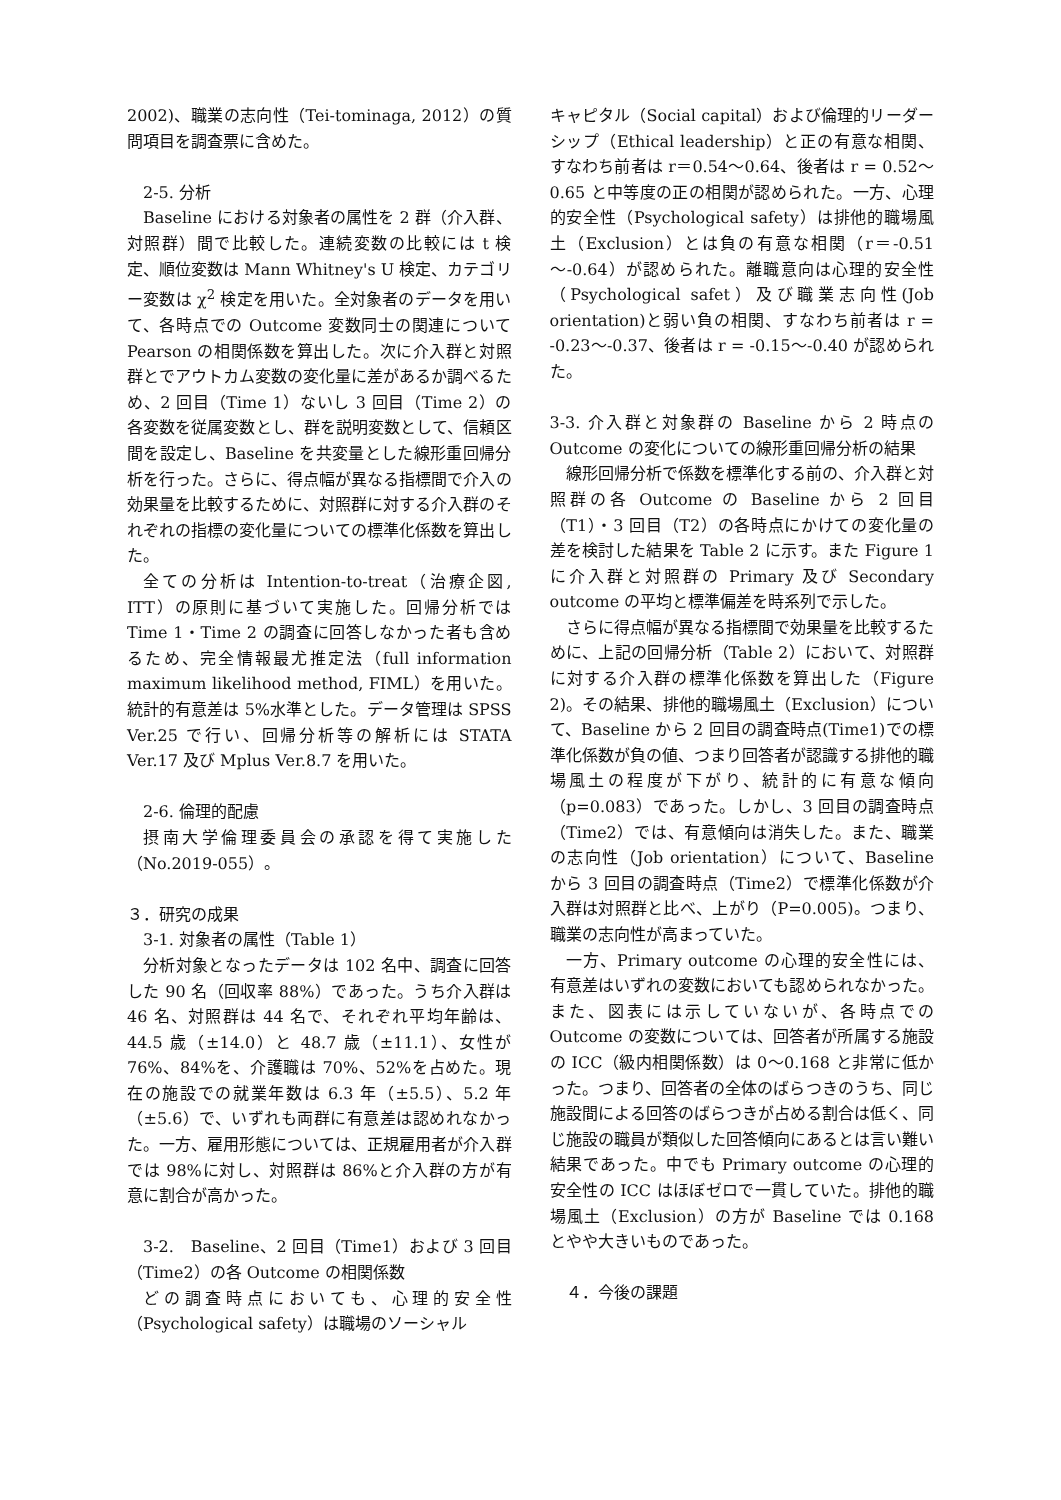2002)、職業の志向性（Tei-tominaga, 2012）の質問項目を調査票に含めた。
2-5. 分析
Baseline における対象者の属性を 2 群（介入群、対照群）間で比較した。連続変数の比較には t 検定、順位変数は Mann Whitney's U 検定、カテゴリー変数は χ<sup>2</sup> 検定を用いた。全対象者のデータを用いて、各時点での Outcome 変数同士の関連について Pearson の相関係数を算出した。次に介入群と対照群とでアウトカム変数の変化量に差があるか調べるため、2 回目（Time 1）ないし 3 回目（Time 2）の各変数を従属変数とし、群を説明変数として、信頼区間を設定し、Baseline を共変量とした線形重回帰分析を行った。さらに、得点幅が異なる指標間で介入の効果量を比較するために、対照群に対する介入群のそれぞれの指標の変化量についての標準化係数を算出した。
全ての分析は Intention-to-treat（治療企図, ITT）の原則に基づいて実施した。回帰分析では Time 1・Time 2 の調査に回答しなかった者も含めるため、完全情報最尤推定法（full information maximum likelihood method, FIML）を用いた。統計的有意差は 5%水準とした。データ管理は SPSS Ver.25 で行い、回帰分析等の解析には STATA Ver.17 及び Mplus Ver.8.7 を用いた。
2-6. 倫理的配慮
摂南大学倫理委員会の承認を得て実施した（No.2019-055）。
３．研究の成果
3-1. 対象者の属性（Table 1）
分析対象となったデータは 102 名中、調査に回答した 90 名（回収率 88%）であった。うち介入群は 46 名、対照群は 44 名で、それぞれ平均年齢は、44.5 歳（±14.0）と 48.7 歳（±11.1）、女性が 76%、84%を、介護職は 70%、52%を占めた。現在の施設での就業年数は 6.3 年（±5.5）、5.2 年（±5.6）で、いずれも両群に有意差は認めれなかった。一方、雇用形態については、正規雇用者が介入群では 98%に対し、対照群は 86%と介入群の方が有意に割合が高かった。
3-2.　Baseline、2 回目（Time1）および 3 回目（Time2）の各 Outcome の相関係数
どの調査時点においても、心理的安全性（Psychological safety）は職場のソーシャル
キャピタル（Social capital）および倫理的リーダーシップ（Ethical leadership）と正の有意な相関、すなわち前者は r＝0.54～0.64、後者は r = 0.52～0.65 と中等度の正の相関が認められた。一方、心理的安全性（Psychological safety）は排他的職場風土（Exclusion）とは負の有意な相関（r＝-0.51～-0.64）が認められた。離職意向は心理的安全性（Psychological safet）及び職業志向性(Job orientation)と弱い負の相関、すなわち前者は r = -0.23～-0.37、後者は r = -0.15～-0.40 が認められた。
3-3. 介入群と対象群の Baseline から 2 時点の Outcome の変化についての線形重回帰分析の結果
線形回帰分析で係数を標準化する前の、介入群と対照群の各 Outcome の Baseline から 2 回目（T1）・3 回目（T2）の各時点にかけての変化量の差を検討した結果を Table 2 に示す。また Figure 1 に介入群と対照群の Primary 及び Secondary outcome の平均と標準偏差を時系列で示した。
さらに得点幅が異なる指標間で効果量を比較するために、上記の回帰分析（Table 2）において、対照群に対する介入群の標準化係数を算出した（Figure 2)。その結果、排他的職場風土（Exclusion）について、Baseline から 2 回目の調査時点(Time1)での標準化係数が負の値、つまり回答者が認識する排他的職場風土の程度が下がり、統計的に有意な傾向（p=0.083）であった。しかし、3 回目の調査時点（Time2）では、有意傾向は消失した。また、職業の志向性（Job orientation）について、Baseline から 3 回目の調査時点（Time2）で標準化係数が介入群は対照群と比べ、上がり（P=0.005)。つまり、職業の志向性が高まっていた。
一方、Primary outcome の心理的安全性には、有意差はいずれの変数においても認められなかった。また、図表には示していないが、各時点での Outcome の変数については、回答者が所属する施設の ICC（級内相関係数）は 0～0.168 と非常に低かった。つまり、回答者の全体のばらつきのうち、同じ施設間による回答のばらつきが占める割合は低く、同じ施設の職員が類似した回答傾向にあるとは言い難い結果であった。中でも Primary outcome の心理的安全性の ICC はほぼゼロで一貫していた。排他的職場風土（Exclusion）の方が Baseline では 0.168 とやや大きいものであった。
４．今後の課題